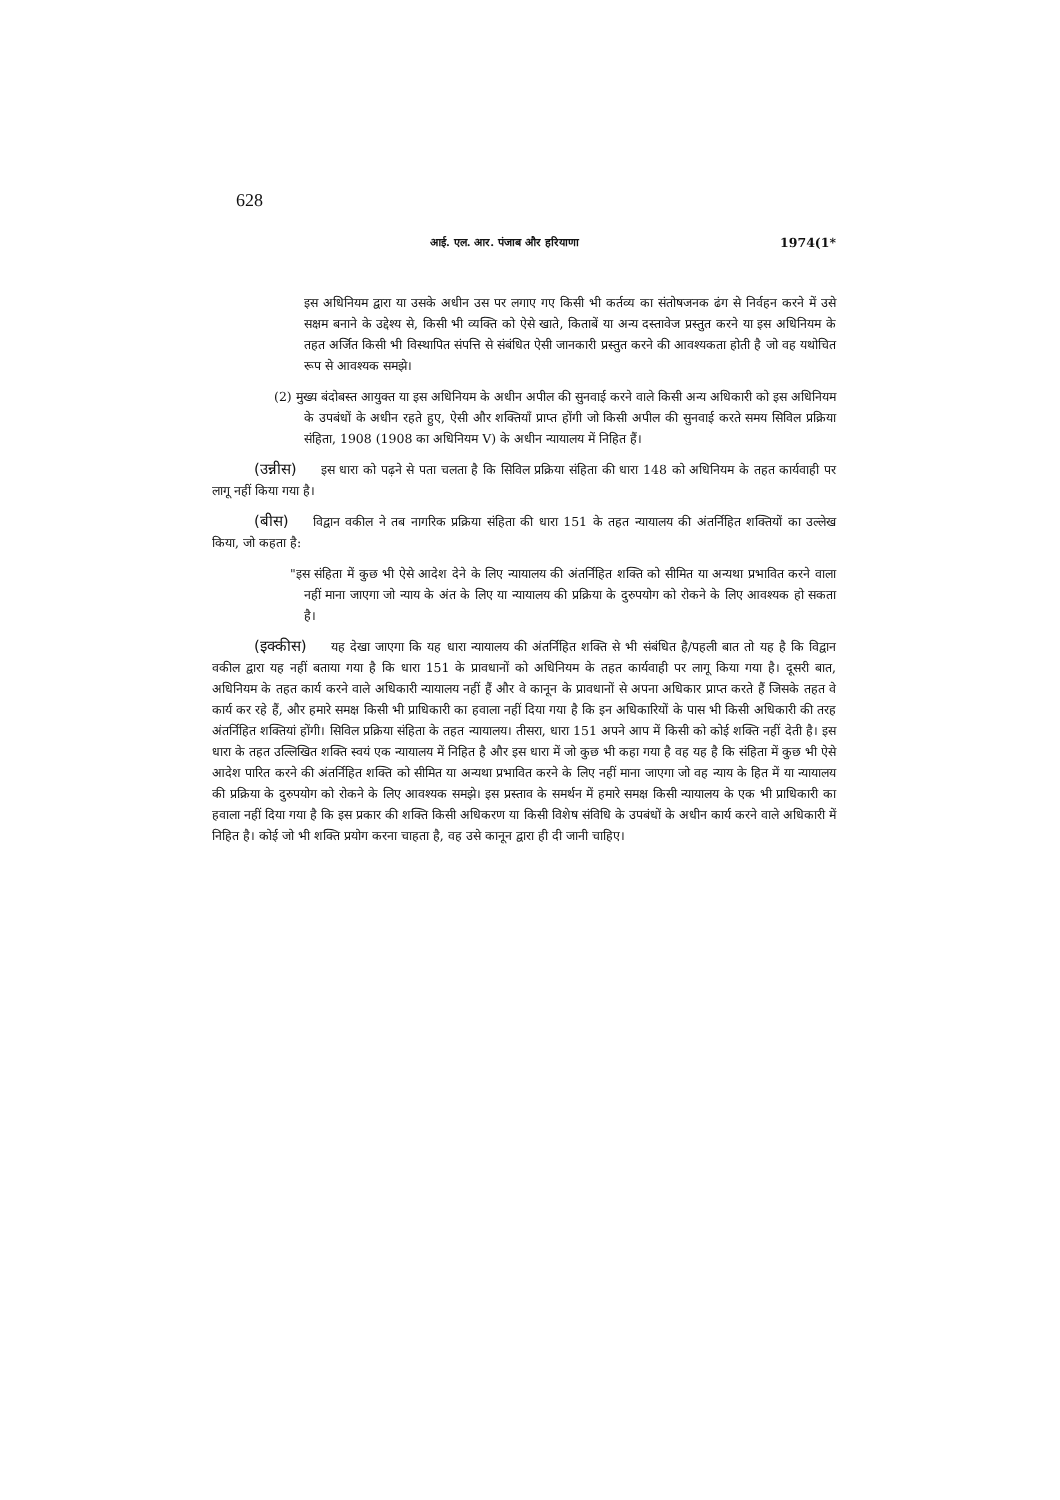628
आई. एल. आर. पंजाब और हरियाणा 1974(1*
इस अधिनियम द्वारा या उसके अधीन उस पर लगाए गए किसी भी कर्तव्य का संतोषजनक ढंग से निर्वहन करने में उसे सक्षम बनाने के उद्देश्य से, किसी भी व्यक्ति को ऐसे खाते, किताबें या अन्य दस्तावेज प्रस्तुत करने या इस अधिनियम के तहत अर्जित किसी भी विस्थापित संपत्ति से संबंधित ऐसी जानकारी प्रस्तुत करने की आवश्यकता होती है जो वह यथोचित रूप से आवश्यक समझे।
(2) मुख्य बंदोबस्त आयुक्त या इस अधिनियम के अधीन अपील की सुनवाई करने वाले किसी अन्य अधिकारी को इस अधिनियम के उपबंधों के अधीन रहते हुए, ऐसी और शक्तियाँ प्राप्त होंगी जो किसी अपील की सुनवाई करते समय सिविल प्रक्रिया संहिता, 1908 (1908 का अधिनियम V) के अधीन न्यायालय में निहित हैं।
(उन्नीस) इस धारा को पढ़ने से पता चलता है कि सिविल प्रक्रिया संहिता की धारा 148 को अधिनियम के तहत कार्यवाही पर लागू नहीं किया गया है।
(बीस) विद्वान वकील ने तब नागरिक प्रक्रिया संहिता की धारा 151 के तहत न्यायालय की अंतर्निहित शक्तियों का उल्लेख किया, जो कहता है:
"इस संहिता में कुछ भी ऐसे आदेश देने के लिए न्यायालय की अंतर्निहित शक्ति को सीमित या अन्यथा प्रभावित करने वाला नहीं माना जाएगा जो न्याय के अंत के लिए या न्यायालय की प्रक्रिया के दुरुपयोग को रोकने के लिए आवश्यक हो सकता है।
(इक्कीस) यह देखा जाएगा कि यह धारा न्यायालय की अंतर्निहित शक्ति से भी संबंधित है/पहली बात तो यह है कि विद्वान वकील द्वारा यह नहीं बताया गया है कि धारा 151 के प्रावधानों को अधिनियम के तहत कार्यवाही पर लागू किया गया है। दूसरी बात, अधिनियम के तहत कार्य करने वाले अधिकारी न्यायालय नहीं हैं और वे कानून के प्रावधानों से अपना अधिकार प्राप्त करते हैं जिसके तहत वे कार्य कर रहे हैं, और हमारे समक्ष किसी भी प्राधिकारी का हवाला नहीं दिया गया है कि इन अधिकारियों के पास भी किसी अधिकारी की तरह अंतर्निहित शक्तियां होंगी। सिविल प्रक्रिया संहिता के तहत न्यायालय। तीसरा, धारा 151 अपने आप में किसी को कोई शक्ति नहीं देती है। इस धारा के तहत उल्लिखित शक्ति स्वयं एक न्यायालय में निहित है और इस धारा में जो कुछ भी कहा गया है वह यह है कि संहिता में कुछ भी ऐसे आदेश पारित करने की अंतर्निहित शक्ति को सीमित या अन्यथा प्रभावित करने के लिए नहीं माना जाएगा जो वह न्याय के हित में या न्यायालय की प्रक्रिया के दुरुपयोग को रोकने के लिए आवश्यक समझे। इस प्रस्ताव के समर्थन में हमारे समक्ष किसी न्यायालय के एक भी प्राधिकारी का हवाला नहीं दिया गया है कि इस प्रकार की शक्ति किसी अधिकरण या किसी विशेष संविधि के उपबंधों के अधीन कार्य करने वाले अधिकारी में निहित है। कोई जो भी शक्ति प्रयोग करना चाहता है, वह उसे कानून द्वारा ही दी जानी चाहिए।